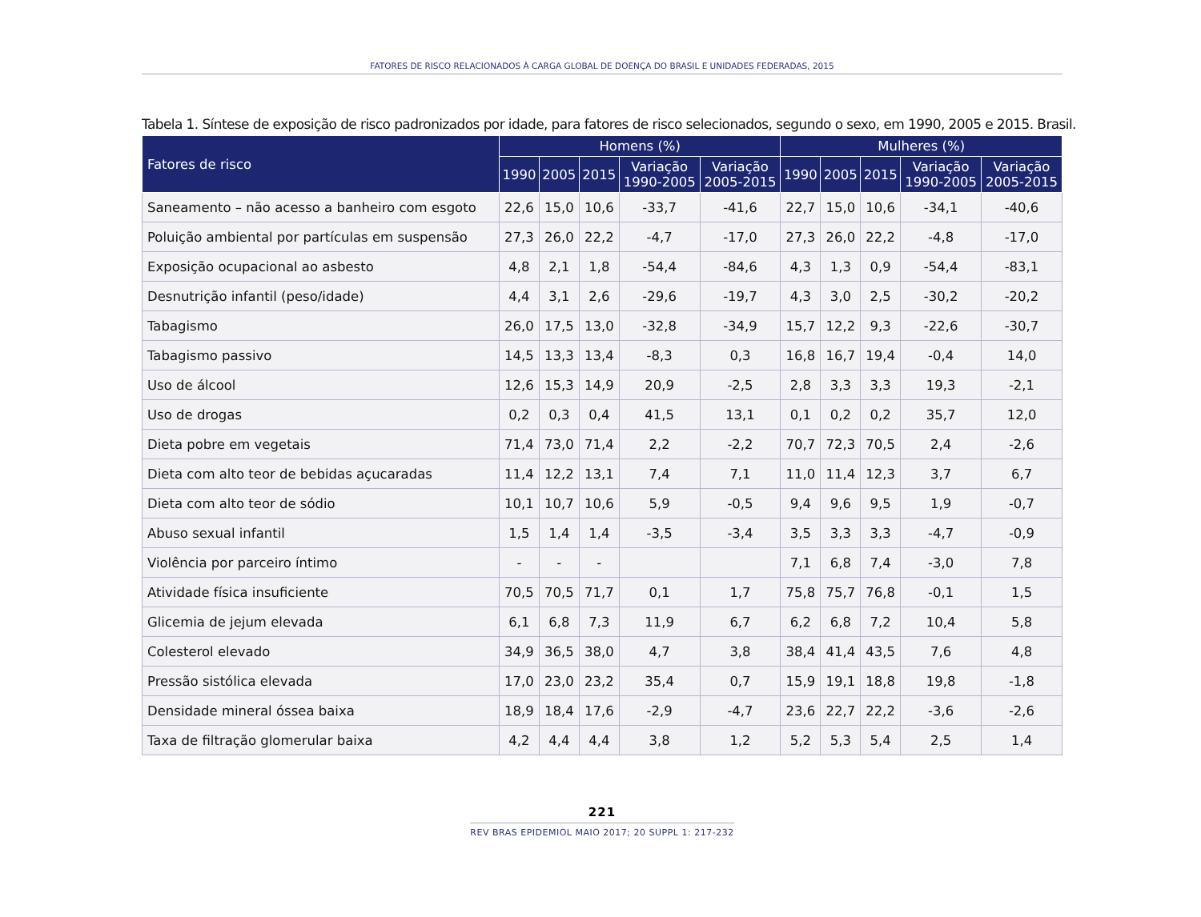FATORES DE RISCO RELACIONADOS À CARGA GLOBAL DE DOENÇA DO BRASIL E UNIDADES FEDERADAS, 2015
Tabela 1. Síntese de exposição de risco padronizados por idade, para fatores de risco selecionados, segundo o sexo, em 1990, 2005 e 2015. Brasil.
| Fatores de risco | Homens (%) | | | | | Mulheres (%) | | | | |
| --- | --- | --- | --- | --- | --- | --- | --- | --- | --- | --- |
| | 1990 | 2005 | 2015 | Variação 1990-2005 | Variação 2005-2015 | 1990 | 2005 | 2015 | Variação 1990-2005 | Variação 2005-2015 |
| Saneamento – não acesso a banheiro com esgoto | 22,6 | 15,0 | 10,6 | -33,7 | -41,6 | 22,7 | 15,0 | 10,6 | -34,1 | -40,6 |
| Poluição ambiental por partículas em suspensão | 27,3 | 26,0 | 22,2 | -4,7 | -17,0 | 27,3 | 26,0 | 22,2 | -4,8 | -17,0 |
| Exposição ocupacional ao asbesto | 4,8 | 2,1 | 1,8 | -54,4 | -84,6 | 4,3 | 1,3 | 0,9 | -54,4 | -83,1 |
| Desnutrição infantil (peso/idade) | 4,4 | 3,1 | 2,6 | -29,6 | -19,7 | 4,3 | 3,0 | 2,5 | -30,2 | -20,2 |
| Tabagismo | 26,0 | 17,5 | 13,0 | -32,8 | -34,9 | 15,7 | 12,2 | 9,3 | -22,6 | -30,7 |
| Tabagismo passivo | 14,5 | 13,3 | 13,4 | -8,3 | 0,3 | 16,8 | 16,7 | 19,4 | -0,4 | 14,0 |
| Uso de álcool | 12,6 | 15,3 | 14,9 | 20,9 | -2,5 | 2,8 | 3,3 | 3,3 | 19,3 | -2,1 |
| Uso de drogas | 0,2 | 0,3 | 0,4 | 41,5 | 13,1 | 0,1 | 0,2 | 0,2 | 35,7 | 12,0 |
| Dieta pobre em vegetais | 71,4 | 73,0 | 71,4 | 2,2 | -2,2 | 70,7 | 72,3 | 70,5 | 2,4 | -2,6 |
| Dieta com alto teor de bebidas açucaradas | 11,4 | 12,2 | 13,1 | 7,4 | 7,1 | 11,0 | 11,4 | 12,3 | 3,7 | 6,7 |
| Dieta com alto teor de sódio | 10,1 | 10,7 | 10,6 | 5,9 | -0,5 | 9,4 | 9,6 | 9,5 | 1,9 | -0,7 |
| Abuso sexual infantil | 1,5 | 1,4 | 1,4 | -3,5 | -3,4 | 3,5 | 3,3 | 3,3 | -4,7 | -0,9 |
| Violência por parceiro íntimo | - | - | - | | | 7,1 | 6,8 | 7,4 | -3,0 | 7,8 |
| Atividade física insuficiente | 70,5 | 70,5 | 71,7 | 0,1 | 1,7 | 75,8 | 75,7 | 76,8 | -0,1 | 1,5 |
| Glicemia de jejum elevada | 6,1 | 6,8 | 7,3 | 11,9 | 6,7 | 6,2 | 6,8 | 7,2 | 10,4 | 5,8 |
| Colesterol elevado | 34,9 | 36,5 | 38,0 | 4,7 | 3,8 | 38,4 | 41,4 | 43,5 | 7,6 | 4,8 |
| Pressão sistólica elevada | 17,0 | 23,0 | 23,2 | 35,4 | 0,7 | 15,9 | 19,1 | 18,8 | 19,8 | -1,8 |
| Densidade mineral óssea baixa | 18,9 | 18,4 | 17,6 | -2,9 | -4,7 | 23,6 | 22,7 | 22,2 | -3,6 | -2,6 |
| Taxa de filtração glomerular baixa | 4,2 | 4,4 | 4,4 | 3,8 | 1,2 | 5,2 | 5,3 | 5,4 | 2,5 | 1,4 |
221
REV BRAS EPIDEMIOL MAIO 2017; 20 SUPPL 1: 217-232